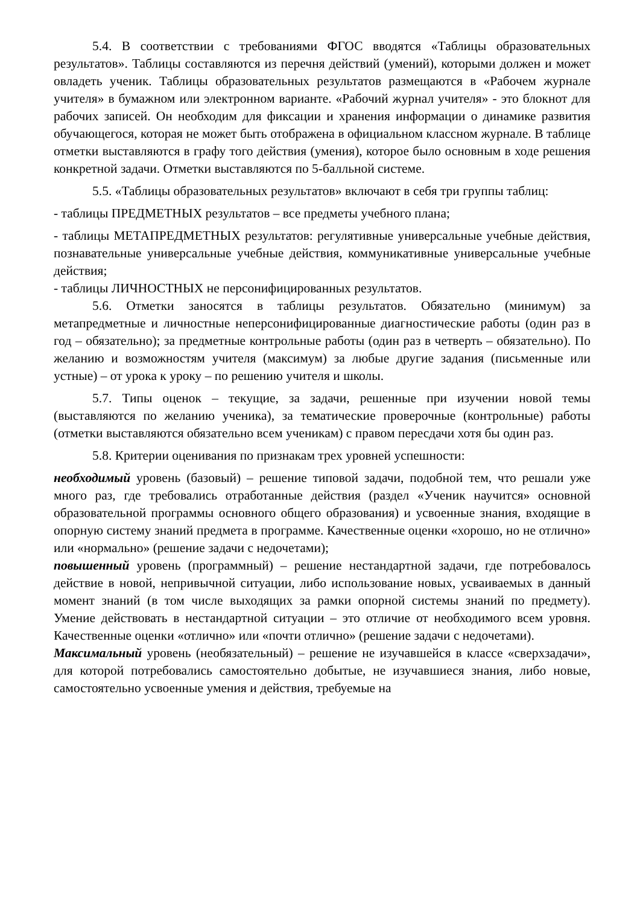5.4. В соответствии с требованиями ФГОС вводятся «Таблицы образовательных результатов». Таблицы составляются из перечня действий (умений), которыми должен и может овладеть ученик. Таблицы образовательных результатов размещаются в «Рабочем журнале учителя» в бумажном или электронном варианте. «Рабочий журнал учителя» - это блокнот для рабочих записей. Он необходим для фиксации и хранения информации о динамике развития обучающегося, которая не может быть отображена в официальном классном журнале. В таблице отметки выставляются в графу того действия (умения), которое было основным в ходе решения конкретной задачи. Отметки выставляются по 5-балльной системе.
5.5. «Таблицы образовательных результатов» включают в себя три группы таблиц:
- таблицы ПРЕДМЕТНЫХ результатов – все предметы учебного плана;
- таблицы МЕТАПРЕДМЕТНЫХ результатов: регулятивные универсальные учебные действия, познавательные универсальные учебные действия, коммуникативные универсальные учебные действия;
- таблицы ЛИЧНОСТНЫХ не персонифицированных результатов.
5.6. Отметки заносятся в таблицы результатов. Обязательно (минимум) за метапредметные и личностные неперсонифицированные диагностические работы (один раз в год – обязательно); за предметные контрольные работы (один раз в четверть – обязательно). По желанию и возможностям учителя (максимум) за любые другие задания (письменные или устные) – от урока к уроку – по решению учителя и школы.
5.7. Типы оценок – текущие, за задачи, решенные при изучении новой темы (выставляются по желанию ученика), за тематические проверочные (контрольные) работы (отметки выставляются обязательно всем ученикам) с правом пересдачи хотя бы один раз.
5.8. Критерии оценивания по признакам трех уровней успешности:
необходимый уровень (базовый) – решение типовой задачи, подобной тем, что решали уже много раз, где требовались отработанные действия (раздел «Ученик научится» основной образовательной программы основного общего образования) и усвоенные знания, входящие в опорную систему знаний предмета в программе. Качественные оценки «хорошо, но не отлично» или «нормально» (решение задачи с недочетами);
повышенный уровень (программный) – решение нестандартной задачи, где потребовалось действие в новой, непривычной ситуации, либо использование новых, усваиваемых в данный момент знаний (в том числе выходящих за рамки опорной системы знаний по предмету). Умение действовать в нестандартной ситуации – это отличие от необходимого всем уровня. Качественные оценки «отлично» или «почти отлично» (решение задачи с недочетами).
Максимальный уровень (необязательный) – решение не изучавшейся в классе «сверхзадачи», для которой потребовались самостоятельно добытые, не изучавшиеся знания, либо новые, самостоятельно усвоенные умения и действия, требуемые на